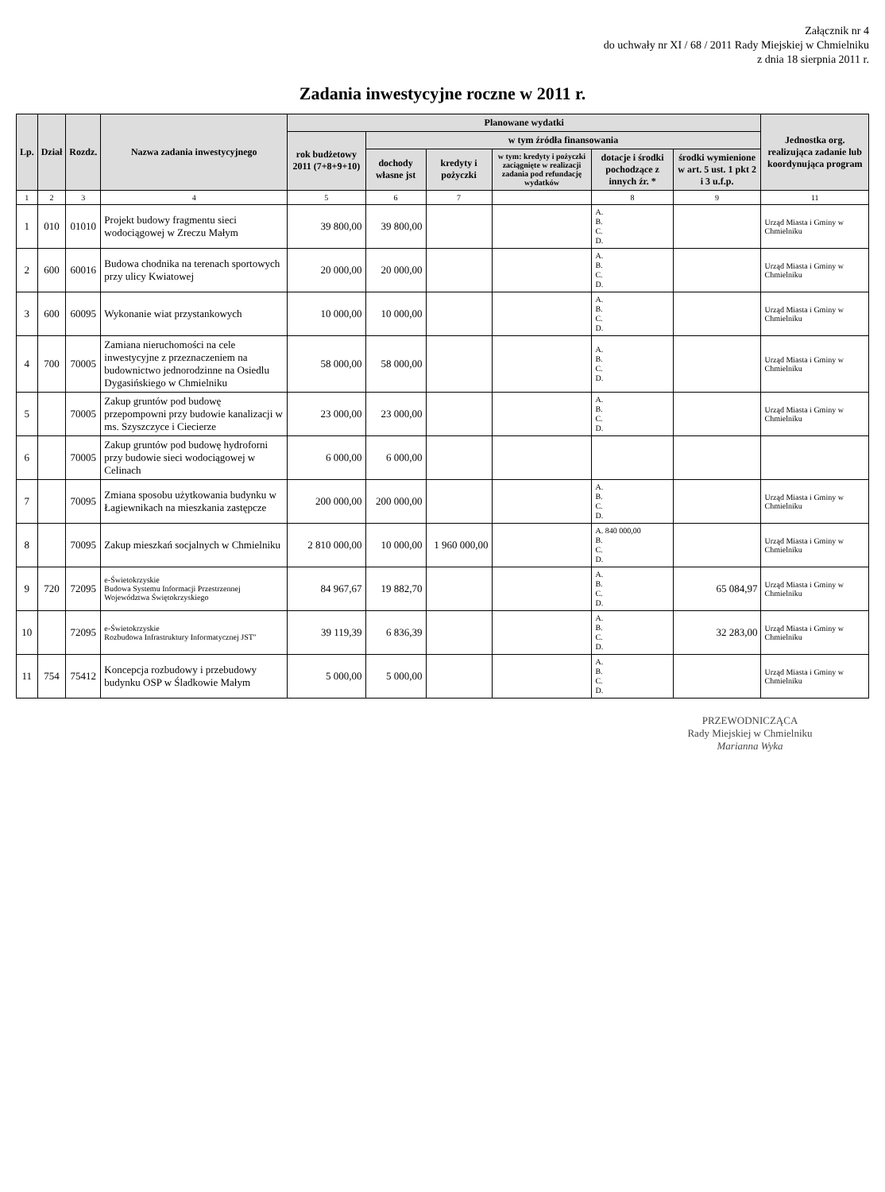Załącznik nr 4
do uchwały nr XI / 68 / 2011 Rady Miejskiej w Chmielniku
z dnia 18 sierpnia 2011 r.
Zadania inwestycyjne roczne w 2011 r.
| Lp. | Dział | Rozdz. | Nazwa zadania inwestycyjnego | Planowane wydatki | | | | | | Jednostka org. realizująca zadanie lub koordynująca program |
| --- | --- | --- | --- | --- | --- | --- | --- | --- | --- | --- |
| | | | | rok budżetowy 2011 (7+8+9+10) | w tym źródła finansowania | | | | | |
| | | | | | dochody własne jst | kredyty i pożyczki | w tym: kredyty i pożyczki zaciągnięte w realizacji zadania pod refundację wydatków | dotacje i środki pochodzące z innych źr. * | środki wymienione w art. 5 ust. 1 pkt 2 i 3 u.f.p. | |
| 1 | 2 | 3 | 4 | 5 | 6 | 7 | | 8 | 9 | 11 |
| 1 | 010 | 01010 | Projekt budowy fragmentu sieci wodociągowej w Zreczu Małym | 39 800,00 | 39 800,00 | | | A. B. C. D. | | Urząd Miasta i Gminy w Chmielniku |
| 2 | 600 | 60016 | Budowa chodnika na terenach sportowych przy ulicy Kwiatowej | 20 000,00 | 20 000,00 | | | A. B. C. D. | | Urząd Miasta i Gminy w Chmielniku |
| 3 | 600 | 60095 | Wykonanie wiat przystankowych | 10 000,00 | 10 000,00 | | | A. B. C. D. | | Urząd Miasta i Gminy w Chmielniku |
| 4 | 700 | 70005 | Zamiana nieruchomości na cele inwestycyjne z przeznaczeniem na budownictwo jednorodzinne na Osiedlu Dygasińskiego w Chmielniku | 58 000,00 | 58 000,00 | | | A. B. C. D. | | Urząd Miasta i Gminy w Chmielniku |
| 5 | | 70005 | Zakup gruntów pod budowę przepompowni przy budowie kanalizacji w ms. Szyszczyce i Ciecierze | 23 000,00 | 23 000,00 | | | A. B. C. D. | | Urząd Miasta i Gminy w Chmielniku |
| 6 | | 70005 | Zakup gruntów pod budowę hydroforni przy budowie sieci wodociągowej w Celinach | 6 000,00 | 6 000,00 | | | | | |
| 7 | | 70095 | Zmiana sposobu użytkowania budynku w Łagiewnikach na mieszkania zastępcze | 200 000,00 | 200 000,00 | | | A. B. C. D. | | Urząd Miasta i Gminy w Chmielniku |
| 8 | | 70095 | Zakup mieszkań socjalnych w Chmielniku | 2 810 000,00 | 10 000,00 | 1 960 000,00 | | A. 840 000,00 B. C. D. | | Urząd Miasta i Gminy w Chmielniku |
| 9 | 720 | 72095 | e-Świetokrzyskie Budowa Systemu Informacji Przestrzennej Województwa Świętokrzyskiego | 84 967,67 | 19 882,70 | | | A. B. C. D. | 65 084,97 | Urząd Miasta i Gminy w Chmielniku |
| 10 | | 72095 | e-Świetokrzyskie Rozbudowa Infrastruktury Informatycznej JST" | 39 119,39 | 6 836,39 | | | A. B. C. D. | 32 283,00 | Urząd Miasta i Gminy w Chmielniku |
| 11 | 754 | 75412 | Koncepcja rozbudowy i przebudowy budynku OSP w Śladkowie Małym | 5 000,00 | 5 000,00 | | | A. B. C. D. | | Urząd Miasta i Gminy w Chmielniku |
PRZEWODNICZĄCA
Rady Miejskiej w Chmielniku
Marianna Wyka